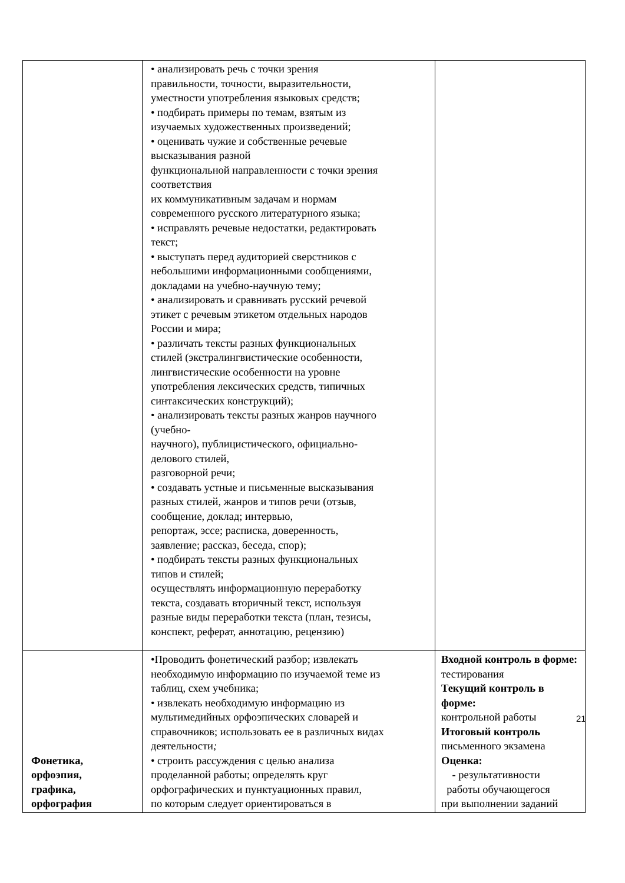| | • анализировать речь с точки зрения правильности, точности, выразительности, уместности употребления языковых средств; • подбирать примеры по темам, взятым из изучаемых художественных произведений; • оценивать чужие и собственные речевые высказывания разной функциональной направленности с точки зрения соответствия их коммуникативным задачам и нормам современного русского литературного языка; • исправлять речевые недостатки, редактировать текст; • выступать перед аудиторией сверстников с небольшими информационными сообщениями, докладами на учебно-научную тему; • анализировать и сравнивать русский речевой этикет с речевым этикетом отдельных народов России и мира; • различать тексты разных функциональных стилей (экстралингвистические особенности, лингвистические особенности на уровне употребления лексических средств, типичных синтаксических конструкций); • анализировать тексты разных жанров научного (учебно- научного), публицистического, официально- делового стилей, разговорной речи; • создавать устные и письменные высказывания разных стилей, жанров и типов речи (отзыв, сообщение, доклад; интервью, репортаж, эссе; расписка, доверенность, заявление; рассказ, беседа, спор); • подбирать тексты разных функциональных типов и стилей; осуществлять информационную переработку текста, создавать вторичный текст, используя разные виды переработки текста (план, тезисы, конспект, реферат, аннотацию, рецензию) | |
| Фонетика, орфоэпия, графика, орфография | •Проводить фонетический разбор; извлекать необходимую информацию по изучаемой теме из таблиц, схем учебника; • извлекать необходимую информацию из мультимедийных орфоэпических словарей и справочников; использовать ее в различных видах деятельности ; • строить рассуждения с целью анализа проделанной работы; определять круг орфографических и пунктуационных правил, по которым следует ориентироваться в | Входной контроль в форме: тестирования Текущий контроль в форме: контрольной работы Итоговый контроль письменного экзамена Оценка: - результативности работы обучающегося при выполнении заданий |
21